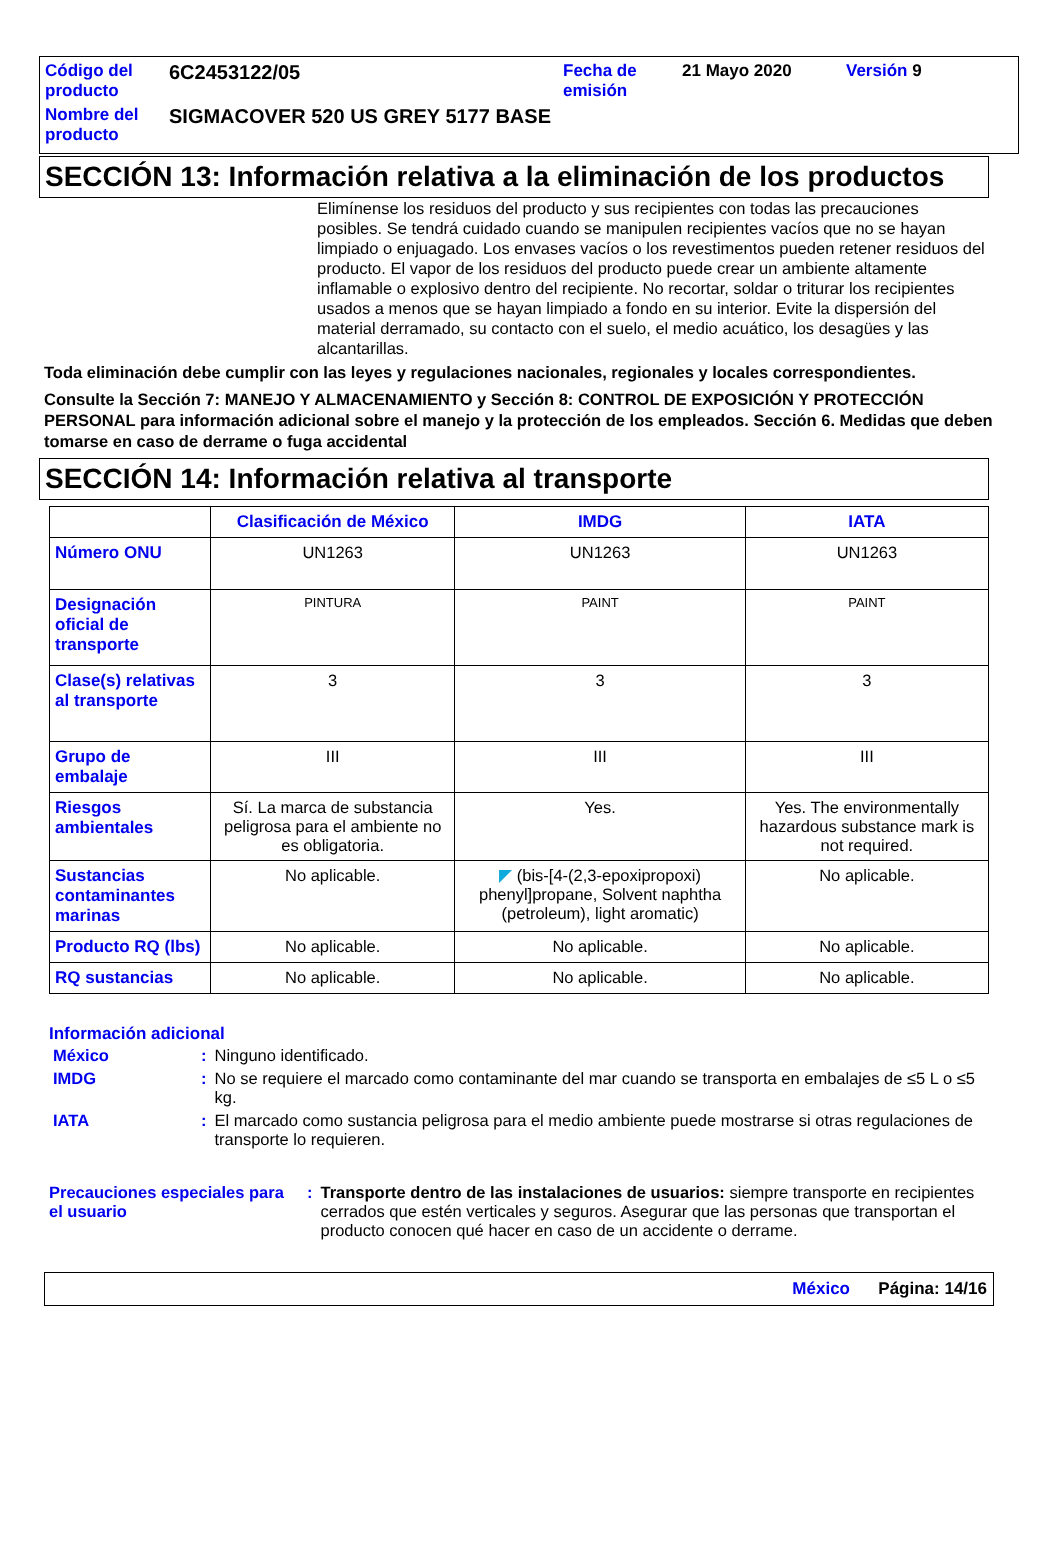| Código del producto | 6C2453122/05 | Fecha de emisión | 21 Mayo 2020 | Versión 9 |
| Nombre del producto | SIGMACOVER 520 US GREY 5177 BASE | | | |
SECCIÓN 13: Información relativa a la eliminación de los productos
Elimínense los residuos del producto y sus recipientes con todas las precauciones posibles. Se tendrá cuidado cuando se manipulen recipientes vacíos que no se hayan limpiado o enjuagado. Los envases vacíos o los revestimentos pueden retener residuos del producto. El vapor de los residuos del producto puede crear un ambiente altamente inflamable o explosivo dentro del recipiente. No recortar, soldar o triturar los recipientes usados a menos que se hayan limpiado a fondo en su interior. Evite la dispersión del material derramado, su contacto con el suelo, el medio acuático, los desagües y las alcantarillas.
Toda eliminación debe cumplir con las leyes y regulaciones nacionales, regionales y locales correspondientes.
Consulte la Sección 7: MANEJO Y ALMACENAMIENTO y Sección 8: CONTROL DE EXPOSICIÓN Y PROTECCIÓN PERSONAL para información adicional sobre el manejo y la protección de los empleados. Sección 6. Medidas que deben tomarse en caso de derrame o fuga accidental
SECCIÓN 14: Información relativa al transporte
| | Clasificación de México | IMDG | IATA |
| --- | --- | --- | --- |
| Número ONU | UN1263 | UN1263 | UN1263 |
| Designación oficial de transporte | PINTURA | PAINT | PAINT |
| Clase(s) relativas al transporte | 3 | 3 | 3 |
| Grupo de embalaje | III | III | III |
| Riesgos ambientales | Sí. La marca de substancia peligrosa para el ambiente no es obligatoria. | Yes. | Yes. The environmentally hazardous substance mark is not required. |
| Sustancias contaminantes marinas | No aplicable. | ◤ (bis-[4-(2,3-epoxipropoxi) phenyl]propane, Solvent naphtha (petroleum), light aromatic) | No aplicable. |
| Producto RQ (lbs) | No aplicable. | No aplicable. | No aplicable. |
| RQ sustancias | No aplicable. | No aplicable. | No aplicable. |
Información adicional
| México | : | Ninguno identificado. |
| IMDG | : | No se requiere el marcado como contaminante del mar cuando se transporta en embalajes de ≤5 L o ≤5 kg. |
| IATA | : | El marcado como sustancia peligrosa para el medio ambiente puede mostrarse si otras regulaciones de transporte lo requieren. |
| Precauciones especiales para el usuario | : | Transporte dentro de las instalaciones de usuarios: siempre transporte en recipientes cerrados que estén verticales y seguros. Asegurar que las personas que transportan el producto conocen qué hacer en caso de un accidente o derrame. |
México Página: 14/16